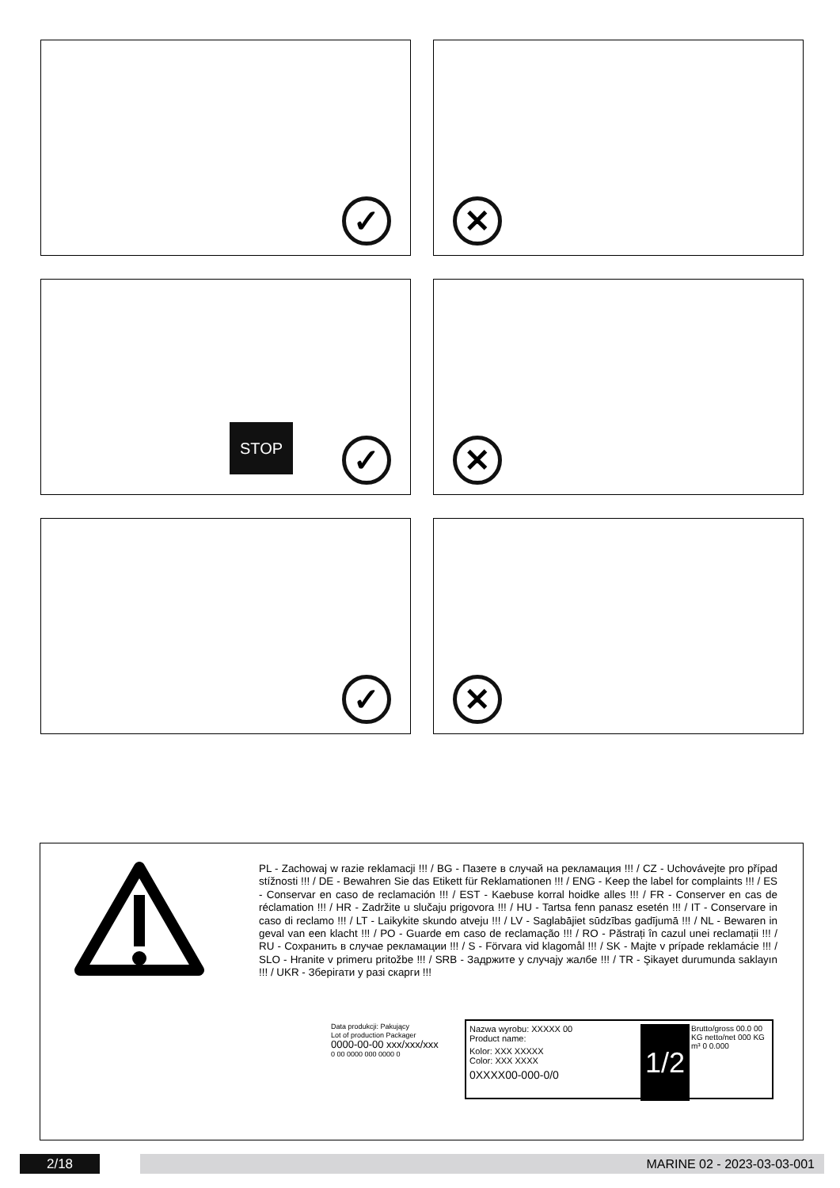✓
✕
STOP
✓
✕
✓
✕
PL - Zachowaj w razie reklamacji !!! / BG - Пазете в случай на рекламация !!! / CZ - Uchovávejte pro případ stížnosti !!! / DE - Bewahren Sie das Etikett für Reklamationen !!! / ENG - Keep the label for complaints !!! / ES - Conservar en caso de reclamación !!! / EST - Kaebuse korral hoidke alles !!! / FR - Conserver en cas de réclamation !!! / HR - Zadržite u slučaju prigovora !!! / HU - Tartsa fenn panasz esetén !!! / IT - Conservare in caso di reclamo !!! / LT - Laikykite skundo atveju !!! / LV - Saglabājiet sūdzības gadījumā !!! / NL - Bewaren in geval van een klacht !!! / PO - Guarde em caso de reclamação !!! / RO - Păstrați în cazul unei reclamații !!! / RU - Сохранить в случае рекламации !!! / S - Förvara vid klagomål !!! / SK - Majte v prípade reklamácie !!! / SLO - Hranite v primeru pritožbe !!! / SRB - Задржите у случају жалбе !!! / TR - Şikayet durumunda saklayın !!! / UKR - Зберігати у разі скарги !!!
Data produkcji: Pakujący
Lot of production Packager
0000-00-00 xxx/xxx/xxx
0 00 0000 000 0000 0
Nazwa wyrobu: XXXXX 00
Product name:
Kolor: XXX XXXXX
Color: XXX XXXX
0XXXX00-000-0/0
1/2
Brutto/gross 00.0 00 KG netto/net 000 KG m³ 0 0.000
2/18 MARINE 02 - 2023-03-03-001